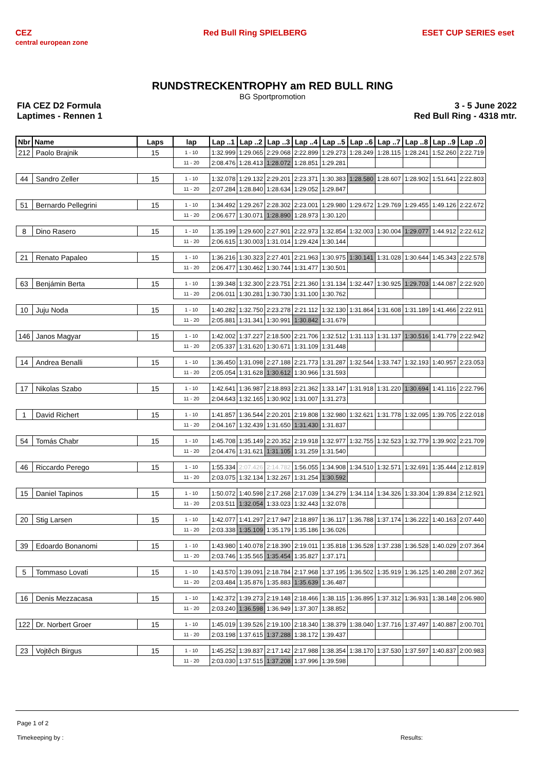CEZ
central european zone Red Bull Ring SPIELBERG ESET CUP SERIES eset
RUNDSTRECKENTROPHY am RED BULL RING
BG Sportpromotion
FIA CEZ D2 Formula
Laptimes - Rennen 1
3 - 5 June 2022
Red Bull Ring - 4318 mtr.
| Nbr | Name | Laps | lap | Lap ..1 | Lap ..2 | Lap ..3 | Lap ..4 | Lap ..5 | Lap ..6 | Lap ..7 | Lap ..8 | Lap ..9 | Lap ..0 |
| --- | --- | --- | --- | --- | --- | --- | --- | --- | --- | --- | --- | --- | --- |
| 212 | Paolo Brajnik | 15 | 1 - 10 | 1:32.999 | 1:29.065 | 2:29.068 | 2:22.899 | 1:29.273 | 1:28.249 | 1:28.115 | 1:28.241 | 1:52.260 | 2:22.719 |
| | | | 11 - 20 | 2:08.476 | 1:28.413 | 1:28.072 | 1:28.851 | 1:29.281 | | | | | |
| 44 | Sandro Zeller | 15 | 1 - 10 | 1:32.078 | 1:29.132 | 2:29.201 | 2:23.371 | 1:30.383 | 1:28.580 | 1:28.607 | 1:28.902 | 1:51.641 | 2:22.803 |
| | | | 11 - 20 | 2:07.284 | 1:28.840 | 1:28.634 | 1:29.052 | 1:29.847 | | | | | |
| 51 | Bernardo Pellegrini | 15 | 1 - 10 | 1:34.492 | 1:29.267 | 2:28.302 | 2:23.001 | 1:29.980 | 1:29.672 | 1:29.769 | 1:29.455 | 1:49.126 | 2:22.672 |
| | | | 11 - 20 | 2:06.677 | 1:30.071 | 1:28.890 | 1:28.973 | 1:30.120 | | | | | |
| 8 | Dino Rasero | 15 | 1 - 10 | 1:35.199 | 1:29.600 | 2:27.901 | 2:22.973 | 1:32.854 | 1:32.003 | 1:30.004 | 1:29.077 | 1:44.912 | 2:22.612 |
| | | | 11 - 20 | 2:06.615 | 1:30.003 | 1:31.014 | 1:29.424 | 1:30.144 | | | | | |
| 21 | Renato Papaleo | 15 | 1 - 10 | 1:36.216 | 1:30.323 | 2:27.401 | 2:21.963 | 1:30.975 | 1:30.141 | 1:31.028 | 1:30.644 | 1:45.343 | 2:22.578 |
| | | | 11 - 20 | 2:06.477 | 1:30.462 | 1:30.744 | 1:31.477 | 1:30.501 | | | | | |
| 63 | Benjámin Berta | 15 | 1 - 10 | 1:39.348 | 1:32.300 | 2:23.751 | 2:21.360 | 1:31.134 | 1:32.447 | 1:30.925 | 1:29.703 | 1:44.087 | 2:22.920 |
| | | | 11 - 20 | 2:06.011 | 1:30.281 | 1:30.730 | 1:31.100 | 1:30.762 | | | | | |
| 10 | Juju Noda | 15 | 1 - 10 | 1:40.282 | 1:32.750 | 2:23.278 | 2:21.112 | 1:32.130 | 1:31.864 | 1:31.608 | 1:31.189 | 1:41.466 | 2:22.911 |
| | | | 11 - 20 | 2:05.881 | 1:31.341 | 1:30.991 | 1:30.842 | 1:31.679 | | | | | |
| 146 | Janos Magyar | 15 | 1 - 10 | 1:42.002 | 1:37.227 | 2:18.500 | 2:21.706 | 1:32.512 | 1:31.113 | 1:31.137 | 1:30.516 | 1:41.779 | 2:22.942 |
| | | | 11 - 20 | 2:05.337 | 1:31.620 | 1:30.671 | 1:31.109 | 1:31.448 | | | | | |
| 14 | Andrea Benalli | 15 | 1 - 10 | 1:36.450 | 1:31.098 | 2:27.188 | 2:21.773 | 1:31.287 | 1:32.544 | 1:33.747 | 1:32.193 | 1:40.957 | 2:23.053 |
| | | | 11 - 20 | 2:05.054 | 1:31.628 | 1:30.612 | 1:30.966 | 1:31.593 | | | | | |
| 17 | Nikolas Szabo | 15 | 1 - 10 | 1:42.641 | 1:36.987 | 2:18.893 | 2:21.362 | 1:33.147 | 1:31.918 | 1:31.220 | 1:30.694 | 1:41.116 | 2:22.796 |
| | | | 11 - 20 | 2:04.643 | 1:32.165 | 1:30.902 | 1:31.007 | 1:31.273 | | | | | |
| 1 | David Richert | 15 | 1 - 10 | 1:41.857 | 1:36.544 | 2:20.201 | 2:19.808 | 1:32.980 | 1:32.621 | 1:31.778 | 1:32.095 | 1:39.705 | 2:22.018 |
| | | | 11 - 20 | 2:04.167 | 1:32.439 | 1:31.650 | 1:31.430 | 1:31.837 | | | | | |
| 54 | Tomás Chabr | 15 | 1 - 10 | 1:45.708 | 1:35.149 | 2:20.352 | 2:19.918 | 1:32.977 | 1:32.755 | 1:32.523 | 1:32.779 | 1:39.902 | 2:21.709 |
| | | | 11 - 20 | 2:04.476 | 1:31.621 | 1:31.105 | 1:31.259 | 1:31.540 | | | | | |
| 46 | Riccardo Perego | 15 | 1 - 10 | 1:55.334 | 2:07.426 | 2:14.782 | 1:56.055 | 1:34.908 | 1:34.510 | 1:32.571 | 1:32.691 | 1:35.444 | 2:12.819 |
| | | | 11 - 20 | 2:03.075 | 1:32.134 | 1:32.267 | 1:31.254 | 1:30.592 | | | | | |
| 15 | Daniel Tapinos | 15 | 1 - 10 | 1:50.072 | 1:40.598 | 2:17.268 | 2:17.039 | 1:34.279 | 1:34.114 | 1:34.326 | 1:33.304 | 1:39.834 | 2:12.921 |
| | | | 11 - 20 | 2:03.511 | 1:32.054 | 1:33.023 | 1:32.443 | 1:32.078 | | | | | |
| 20 | Stig Larsen | 15 | 1 - 10 | 1:42.077 | 1:41.297 | 2:17.947 | 2:18.897 | 1:36.117 | 1:36.788 | 1:37.174 | 1:36.222 | 1:40.163 | 2:07.440 |
| | | | 11 - 20 | 2:03.338 | 1:35.109 | 1:35.179 | 1:35.186 | 1:36.026 | | | | | |
| 39 | Edoardo Bonanomi | 15 | 1 - 10 | 1:43.980 | 1:40.078 | 2:18.390 | 2:19.011 | 1:35.818 | 1:36.528 | 1:37.238 | 1:36.528 | 1:40.029 | 2:07.364 |
| | | | 11 - 20 | 2:03.746 | 1:35.565 | 1:35.454 | 1:35.827 | 1:37.171 | | | | | |
| 5 | Tommaso Lovati | 15 | 1 - 10 | 1:43.570 | 1:39.091 | 2:18.784 | 2:17.968 | 1:37.195 | 1:36.502 | 1:35.919 | 1:36.125 | 1:40.288 | 2:07.362 |
| | | | 11 - 20 | 2:03.484 | 1:35.876 | 1:35.883 | 1:35.639 | 1:36.487 | | | | | |
| 16 | Denis Mezzacasa | 15 | 1 - 10 | 1:42.372 | 1:39.273 | 2:19.148 | 2:18.466 | 1:38.115 | 1:36.895 | 1:37.312 | 1:36.931 | 1:38.148 | 2:06.980 |
| | | | 11 - 20 | 2:03.240 | 1:36.598 | 1:36.949 | 1:37.307 | 1:38.852 | | | | | |
| 122 | Dr. Norbert Groer | 15 | 1 - 10 | 1:45.019 | 1:39.526 | 2:19.100 | 2:18.340 | 1:38.379 | 1:38.040 | 1:37.716 | 1:37.497 | 1:40.887 | 2:00.701 |
| | | | 11 - 20 | 2:03.198 | 1:37.615 | 1:37.288 | 1:38.172 | 1:39.437 | | | | | |
| 23 | Vojtěch Birgus | 15 | 1 - 10 | 1:45.252 | 1:39.837 | 2:17.142 | 2:17.988 | 1:38.354 | 1:38.170 | 1:37.530 | 1:37.597 | 1:40.837 | 2:00.983 |
| | | | 11 - 20 | 2:03.030 | 1:37.515 | 1:37.208 | 1:37.996 | 1:39.598 | | | | | |
Page 1 of 2
Timekeeping by : Results: